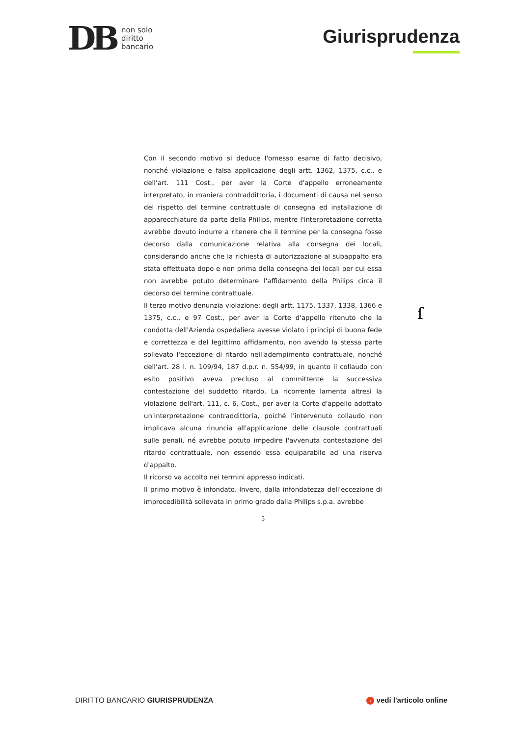DB
non solo
diritto
bancario
Giurisprudenza
Con il secondo motivo si deduce l'omesso esame di fatto decisivo, nonché violazione e falsa applicazione degli artt. 1362, 1375, c.c., e dell'art. 111 Cost., per aver la Corte d'appello erroneamente interpretato, in maniera contraddittoria, i documenti di causa nel senso del rispetto del termine contrattuale di consegna ed installazione di apparecchiature da parte della Philips, mentre l'interpretazione corretta avrebbe dovuto indurre a ritenere che il termine per la consegna fosse decorso dalla comunicazione relativa alla consegna dei locali, considerando anche che la richiesta di autorizzazione al subappalto era stata effettuata dopo e non prima della consegna dei locali per cui essa non avrebbe potuto determinare l'affidamento della Philips circa il decorso del termine contrattuale.
Il terzo motivo denunzia violazione: degli artt. 1175, 1337, 1338, 1366 e 1375, c.c., e 97 Cost., per aver la Corte d'appello ritenuto che la condotta dell'Azienda ospedaliera avesse violato i principi di buona fede e correttezza e del legittimo affidamento, non avendo la stessa parte sollevato l'eccezione di ritardo nell'adempimento contrattuale, nonché dell'art. 28 l. n. 109/94, 187 d.p.r. n. 554/99, in quanto il collaudo con esito positivo aveva precluso al committente la successiva contestazione del suddetto ritardo. La ricorrente lamenta altresì la violazione dell'art. 111, c. 6, Cost., per aver la Corte d'appello adottato un'interpretazione contraddittoria, poiché l'intervenuto collaudo non implicava alcuna rinuncia all'applicazione delle clausole contrattuali sulle penali, né avrebbe potuto impedire l'avvenuta contestazione del ritardo contrattuale, non essendo essa equiparabile ad una riserva d'appalto.
Il ricorso va accolto nei termini appresso indicati.
Il primo motivo è infondato. Invero, dalla infondatezza dell'eccezione di improcedibilità sollevata in primo grado dalla Philips s.p.a. avrebbe
5
ſ
DIRITTO BANCARIO GIURISPRUDENZA
› vedi l'articolo online